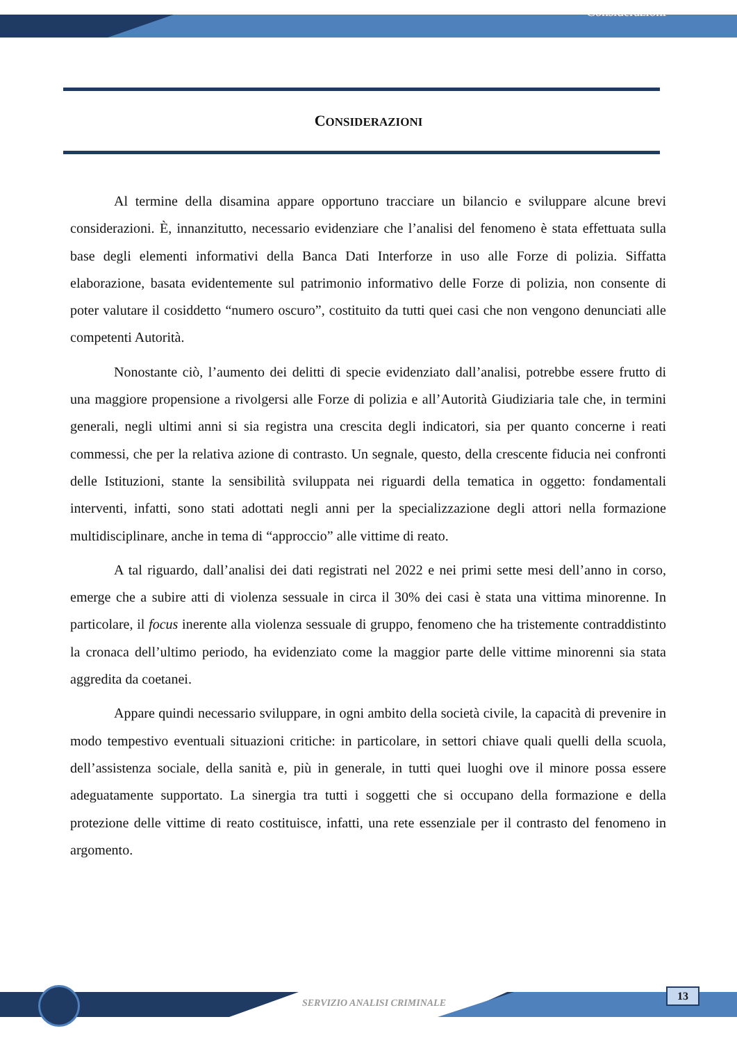Considerazioni
CONSIDERAZIONI
Al termine della disamina appare opportuno tracciare un bilancio e sviluppare alcune brevi considerazioni. È, innanzitutto, necessario evidenziare che l’analisi del fenomeno è stata effettuata sulla base degli elementi informativi della Banca Dati Interforze in uso alle Forze di polizia. Siffatta elaborazione, basata evidentemente sul patrimonio informativo delle Forze di polizia, non consente di poter valutare il cosiddetto “numero oscuro”, costituito da tutti quei casi che non vengono denunciati alle competenti Autorità.
Nonostante ciò, l’aumento dei delitti di specie evidenziato dall’analisi, potrebbe essere frutto di una maggiore propensione a rivolgersi alle Forze di polizia e all’Autorità Giudiziaria tale che, in termini generali, negli ultimi anni si sia registra una crescita degli indicatori, sia per quanto concerne i reati commessi, che per la relativa azione di contrasto. Un segnale, questo, della crescente fiducia nei confronti delle Istituzioni, stante la sensibilità sviluppata nei riguardi della tematica in oggetto: fondamentali interventi, infatti, sono stati adottati negli anni per la specializzazione degli attori nella formazione multidisciplinare, anche in tema di “approccio” alle vittime di reato.
A tal riguardo, dall’analisi dei dati registrati nel 2022 e nei primi sette mesi dell’anno in corso, emerge che a subire atti di violenza sessuale in circa il 30% dei casi è stata una vittima minorenne. In particolare, il focus inerente alla violenza sessuale di gruppo, fenomeno che ha tristemente contraddistinto la cronaca dell’ultimo periodo, ha evidenziato come la maggior parte delle vittime minorenni sia stata aggredita da coetanei.
Appare quindi necessario sviluppare, in ogni ambito della società civile, la capacità di prevenire in modo tempestivo eventuali situazioni critiche: in particolare, in settori chiave quali quelli della scuola, dell’assistenza sociale, della sanità e, più in generale, in tutti quei luoghi ove il minore possa essere adeguatamente supportato. La sinergia tra tutti i soggetti che si occupano della formazione e della protezione delle vittime di reato costituisce, infatti, una rete essenziale per il contrasto del fenomeno in argomento.
SERVIZIO ANALISI CRIMINALE
13